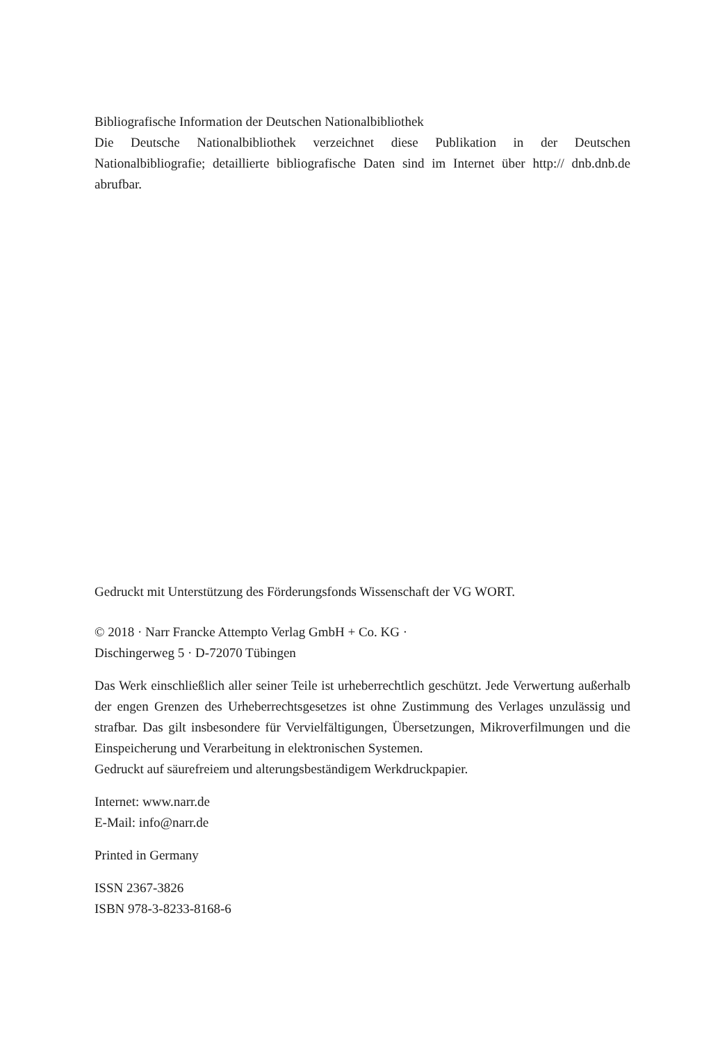Bibliografische Information der Deutschen Nationalbibliothek
Die Deutsche Nationalbibliothek verzeichnet diese Publikation in der Deutschen Nationalbibliografie; detaillierte bibliografische Daten sind im Internet über http:// dnb.dnb.de abrufbar.
Gedruckt mit Unterstützung des Förderungsfonds Wissenschaft der VG WORT.
© 2018 · Narr Francke Attempto Verlag GmbH + Co. KG ·
Dischingerweg 5 · D-72070 Tübingen
Das Werk einschließlich aller seiner Teile ist urheberrechtlich geschützt. Jede Verwertung außerhalb der engen Grenzen des Urheberrechtsgesetzes ist ohne Zustimmung des Verlages unzulässig und strafbar. Das gilt insbesondere für Vervielfältigungen, Übersetzungen, Mikroverfilmungen und die Einspeicherung und Verarbeitung in elektronischen Systemen.
Gedruckt auf säurefreiem und alterungsbeständigem Werkdruckpapier.
Internet: www.narr.de
E-Mail: info@narr.de
Printed in Germany
ISSN 2367-3826
ISBN 978-3-8233-8168-6